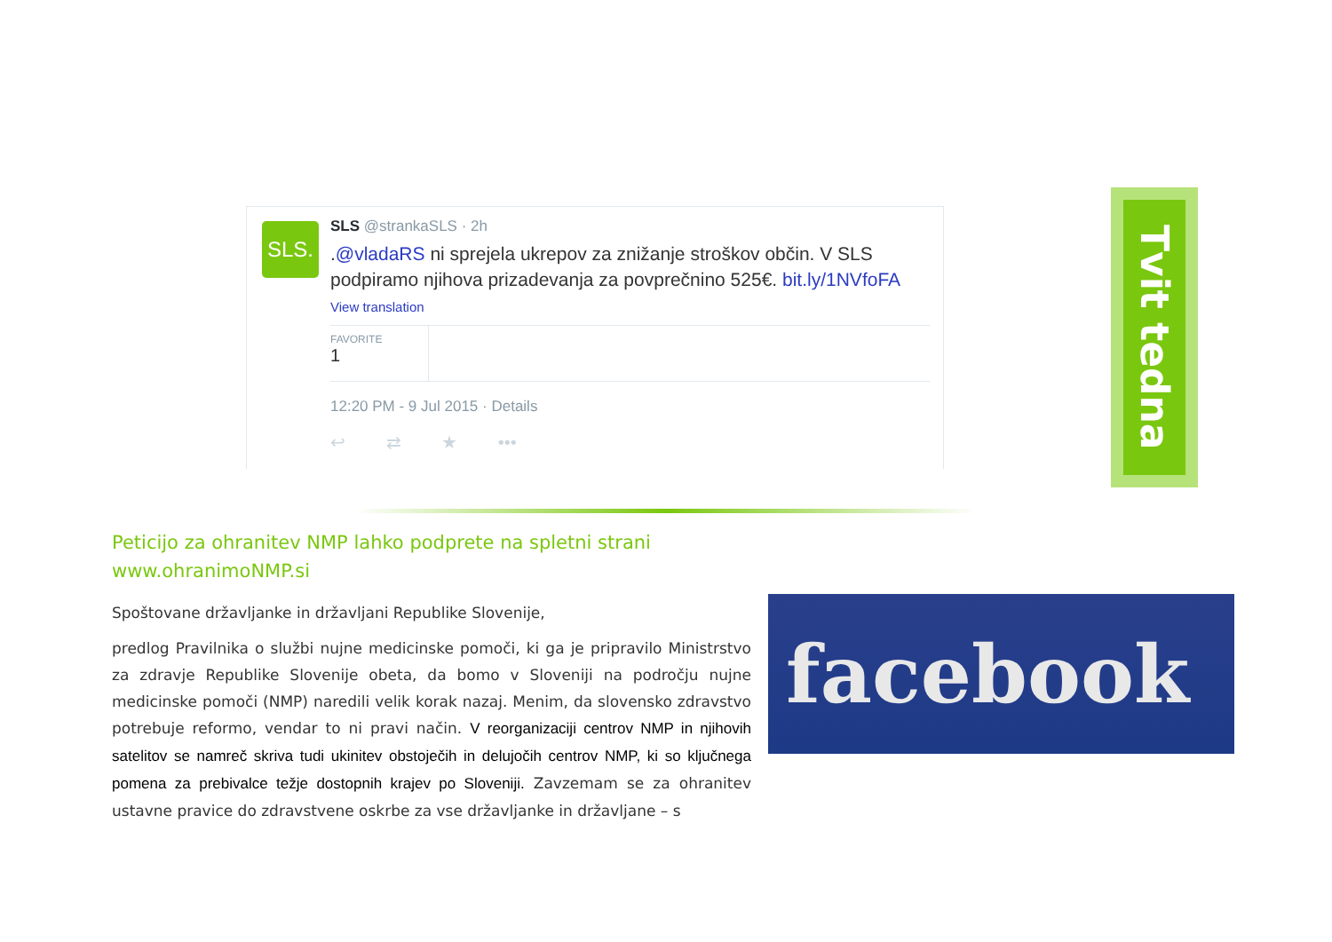SLS.
SLS @strankaSLS · 2h
.@vladaRS ni sprejela ukrepov za znižanje stroškov občin. V SLS podpiramo njihova prizadevanja za povprečnino 525€. bit.ly/1NVfoFA
View translation
FAVORITE
1
12:20 PM - 9 Jul 2015 · Details
↩ ⇄ ★ •••
Tvit tedna
Peticijo za ohranitev NMP lahko podprete na spletni strani
www.ohranimoNMP.si
Spoštovane državljanke in državljani Republike Slovenije,
predlog Pravilnika o službi nujne medicinske pomoči, ki ga je pripravilo Ministrstvo za zdravje Republike Slovenije obeta, da bomo v Sloveniji na področju nujne medicinske pomoči (NMP) naredili velik korak nazaj. Menim, da slovensko zdravstvo potrebuje reformo, vendar to ni pravi način. V reorganizaciji centrov NMP in njihovih satelitov se namreč skriva tudi ukinitev obstoječih in delujočih centrov NMP, ki so ključnega pomena za prebivalce težje dostopnih krajev po Sloveniji. Zavzemam se za ohranitev ustavne pravice do zdravstvene oskrbe za vse državljanke in državljane – s
facebook